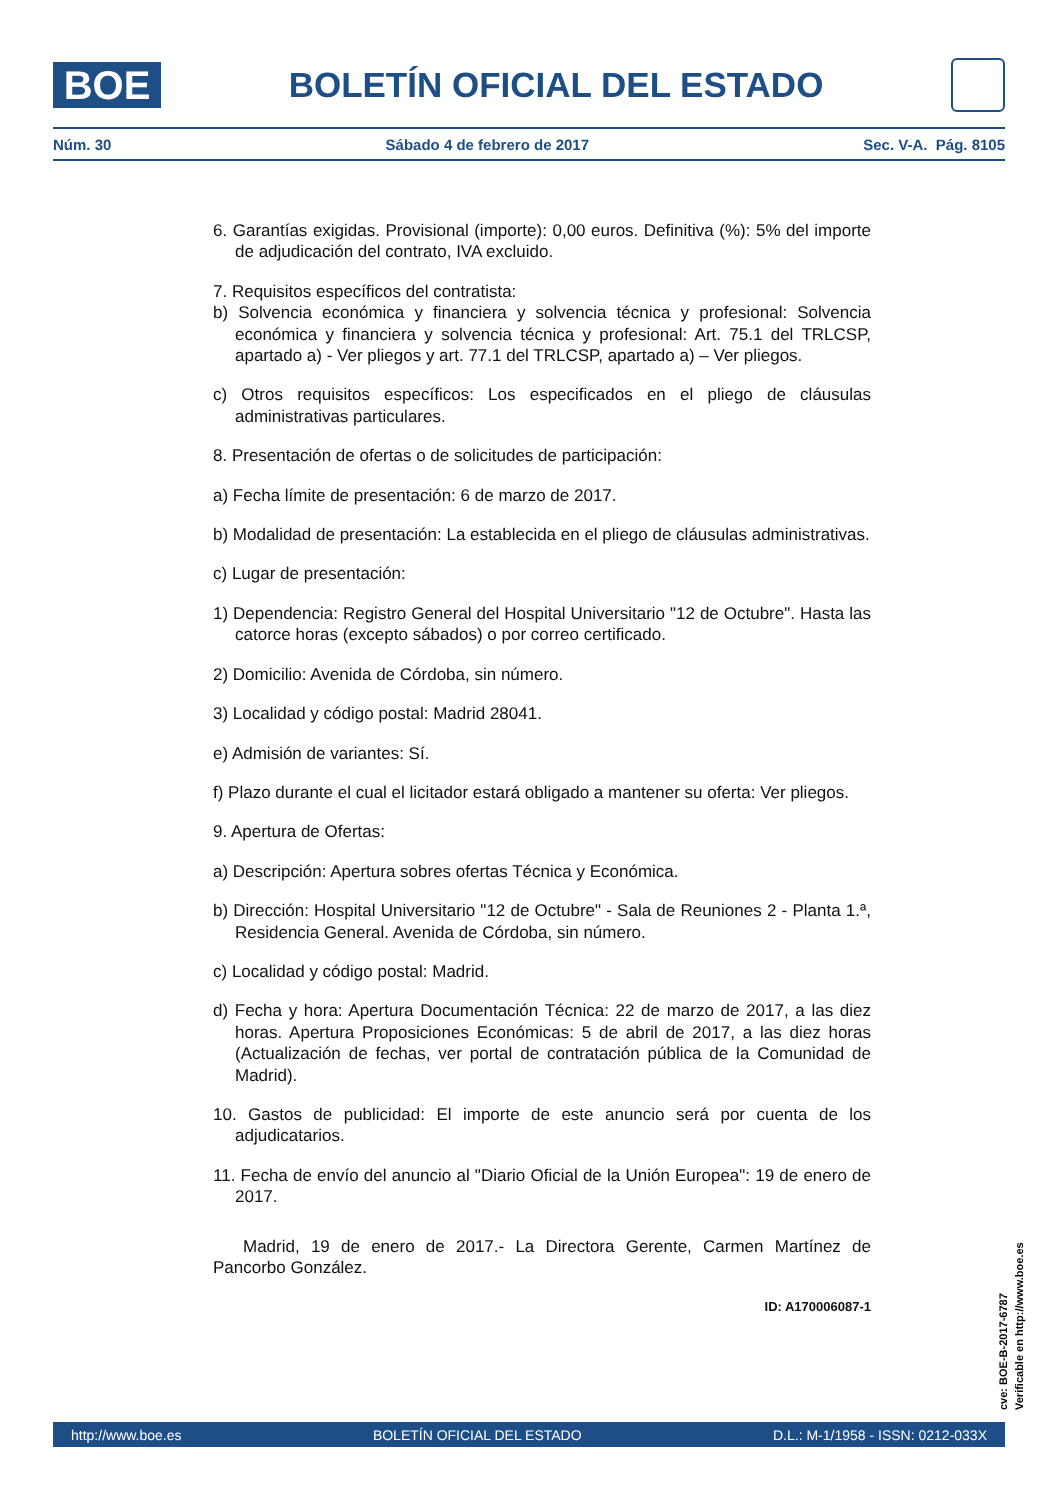BOE
BOLETÍN OFICIAL DEL ESTADO
Núm. 30 Sábado 4 de febrero de 2017 Sec. V-A. Pág. 8105
6. Garantías exigidas. Provisional (importe): 0,00 euros. Definitiva (%): 5% del importe de adjudicación del contrato, IVA excluido.
7. Requisitos específicos del contratista:
b) Solvencia económica y financiera y solvencia técnica y profesional: Solvencia económica y financiera y solvencia técnica y profesional: Art. 75.1 del TRLCSP, apartado a) - Ver pliegos y art. 77.1 del TRLCSP, apartado a) – Ver pliegos.
c) Otros requisitos específicos: Los especificados en el pliego de cláusulas administrativas particulares.
8. Presentación de ofertas o de solicitudes de participación:
a) Fecha límite de presentación: 6 de marzo de 2017.
b) Modalidad de presentación: La establecida en el pliego de cláusulas administrativas.
c) Lugar de presentación:
1) Dependencia: Registro General del Hospital Universitario "12 de Octubre". Hasta las catorce horas (excepto sábados) o por correo certificado.
2) Domicilio: Avenida de Córdoba, sin número.
3) Localidad y código postal: Madrid 28041.
e) Admisión de variantes: Sí.
f) Plazo durante el cual el licitador estará obligado a mantener su oferta: Ver pliegos.
9. Apertura de Ofertas:
a) Descripción: Apertura sobres ofertas Técnica y Económica.
b) Dirección: Hospital Universitario "12 de Octubre" - Sala de Reuniones 2 - Planta 1.ª, Residencia General. Avenida de Córdoba, sin número.
c) Localidad y código postal: Madrid.
d) Fecha y hora: Apertura Documentación Técnica: 22 de marzo de 2017, a las diez horas. Apertura Proposiciones Económicas: 5 de abril de 2017, a las diez horas (Actualización de fechas, ver portal de contratación pública de la Comunidad de Madrid).
10. Gastos de publicidad: El importe de este anuncio será por cuenta de los adjudicatarios.
11. Fecha de envío del anuncio al "Diario Oficial de la Unión Europea": 19 de enero de 2017.
Madrid, 19 de enero de 2017.- La Directora Gerente, Carmen Martínez de Pancorbo González.
ID: A170006087-1
cve: BOE-B-2017-6787
Verificable en http://www.boe.es
http://www.boe.es BOLETÍN OFICIAL DEL ESTADO D.L.: M-1/1958 - ISSN: 0212-033X